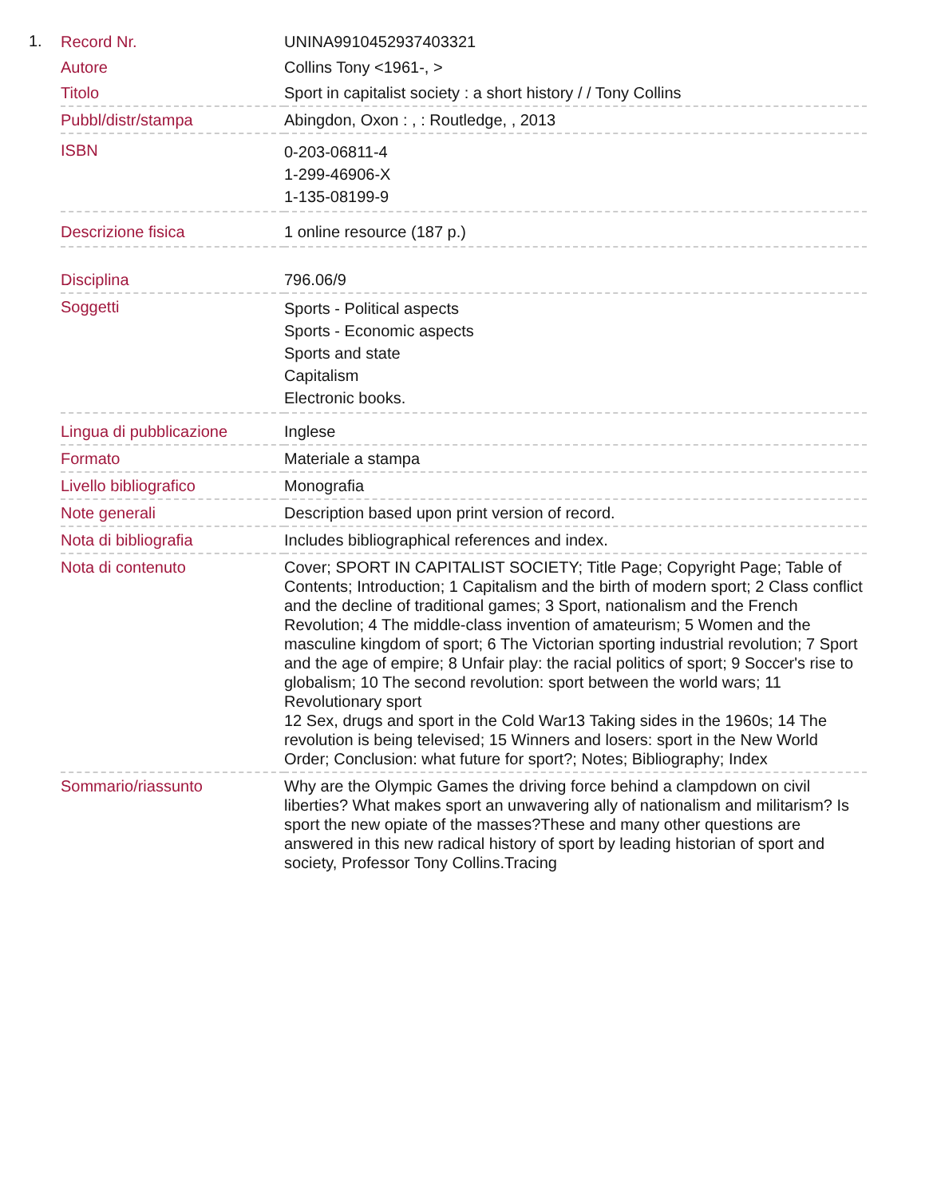1.
| Record Nr. | UNINA9910452937403321 |
| Autore | Collins Tony <1961-, > |
| Titolo | Sport in capitalist society : a short history / / Tony Collins |
| Pubbl/distr/stampa | Abingdon, Oxon : , : Routledge, , 2013 |
| ISBN | 0-203-06811-4 1-299-46906-X 1-135-08199-9 |
| Descrizione fisica | 1 online resource (187 p.) |
| Disciplina | 796.06/9 |
| Soggetti | Sports - Political aspects Sports - Economic aspects Sports and state Capitalism Electronic books. |
| Lingua di pubblicazione | Inglese |
| Formato | Materiale a stampa |
| Livello bibliografico | Monografia |
| Note generali | Description based upon print version of record. |
| Nota di bibliografia | Includes bibliographical references and index. |
| Nota di contenuto | Cover; SPORT IN CAPITALIST SOCIETY; Title Page; Copyright Page; Table of Contents; Introduction; 1 Capitalism and the birth of modern sport; 2 Class conflict and the decline of traditional games; 3 Sport, nationalism and the French Revolution; 4 The middle-class invention of amateurism; 5 Women and the masculine kingdom of sport; 6 The Victorian sporting industrial revolution; 7 Sport and the age of empire; 8 Unfair play: the racial politics of sport; 9 Soccer's rise to globalism; 10 The second revolution: sport between the world wars; 11 Revolutionary sport 12 Sex, drugs and sport in the Cold War13 Taking sides in the 1960s; 14 The revolution is being televised; 15 Winners and losers: sport in the New World Order; Conclusion: what future for sport?; Notes; Bibliography; Index |
| Sommario/riassunto | Why are the Olympic Games the driving force behind a clampdown on civil liberties? What makes sport an unwavering ally of nationalism and militarism? Is sport the new opiate of the masses?These and many other questions are answered in this new radical history of sport by leading historian of sport and society, Professor Tony Collins.Tracing |